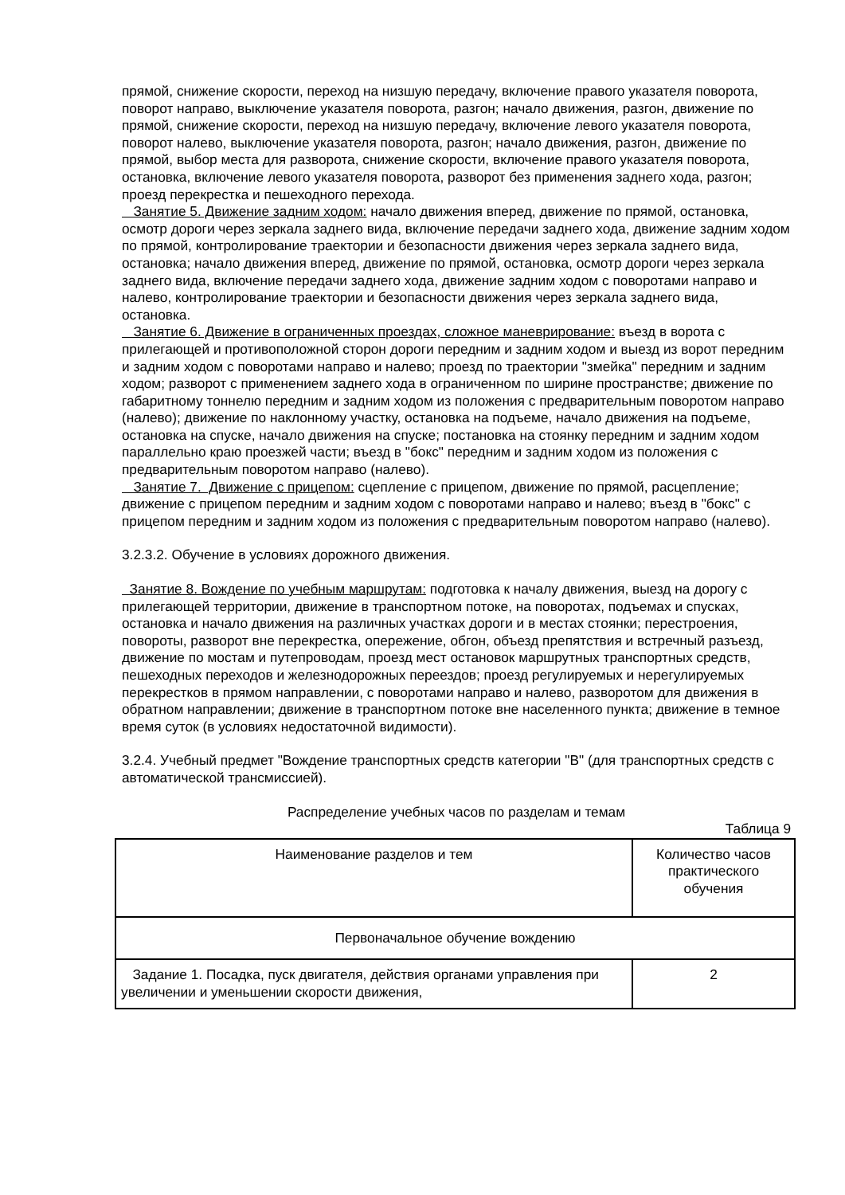прямой, снижение скорости, переход на низшую передачу, включение правого указателя поворота, поворот направо, выключение указателя поворота, разгон; начало движения, разгон, движение по прямой, снижение скорости, переход на низшую передачу, включение левого указателя поворота, поворот налево, выключение указателя поворота, разгон; начало движения, разгон, движение по прямой, выбор места для разворота, снижение скорости, включение правого указателя поворота, остановка, включение левого указателя поворота, разворот без применения заднего хода, разгон; проезд перекрестка и пешеходного перехода.
Занятие 5. Движение задним ходом: начало движения вперед, движение по прямой, остановка, осмотр дороги через зеркала заднего вида, включение передачи заднего хода, движение задним ходом по прямой, контролирование траектории и безопасности движения через зеркала заднего вида, остановка; начало движения вперед, движение по прямой, остановка, осмотр дороги через зеркала заднего вида, включение передачи заднего хода, движение задним ходом с поворотами направо и налево, контролирование траектории и безопасности движения через зеркала заднего вида, остановка.
Занятие 6. Движение в ограниченных проездах, сложное маневрирование: въезд в ворота с прилегающей и противоположной сторон дороги передним и задним ходом и выезд из ворот передним и задним ходом с поворотами направо и налево; проезд по траектории "змейка" передним и задним ходом; разворот с применением заднего хода в ограниченном по ширине пространстве; движение по габаритному тоннелю передним и задним ходом из положения с предварительным поворотом направо (налево); движение по наклонному участку, остановка на подъеме, начало движения на подъеме, остановка на спуске, начало движения на спуске; постановка на стоянку передним и задним ходом параллельно краю проезжей части; въезд в "бокс" передним и задним ходом из положения с предварительным поворотом направо (налево).
Занятие 7. Движение с прицепом: сцепление с прицепом, движение по прямой, расцепление; движение с прицепом передним и задним ходом с поворотами направо и налево; въезд в "бокс" с прицепом передним и задним ходом из положения с предварительным поворотом направо (налево).
3.2.3.2. Обучение в условиях дорожного движения.
Занятие 8. Вождение по учебным маршрутам: подготовка к началу движения, выезд на дорогу с прилегающей территории, движение в транспортном потоке, на поворотах, подъемах и спусках, остановка и начало движения на различных участках дороги и в местах стоянки; перестроения, повороты, разворот вне перекрестка, опережение, обгон, объезд препятствия и встречный разъезд, движение по мостам и путепроводам, проезд мест остановок маршрутных транспортных средств, пешеходных переходов и железнодорожных переездов; проезд регулируемых и нерегулируемых перекрестков в прямом направлении, с поворотами направо и налево, разворотом для движения в обратном направлении; движение в транспортном потоке вне населенного пункта; движение в темное время суток (в условиях недостаточной видимости).
3.2.4. Учебный предмет "Вождение транспортных средств категории "B" (для транспортных средств с автоматической трансмиссией).
Распределение учебных часов по разделам и темам
Таблица 9
| Наименование разделов и тем | Количество часов практического обучения |
| Первоначальное обучение вождению | |
| Задание 1. Посадка, пуск двигателя, действия органами управления при увеличении и уменьшении скорости движения, | 2 |